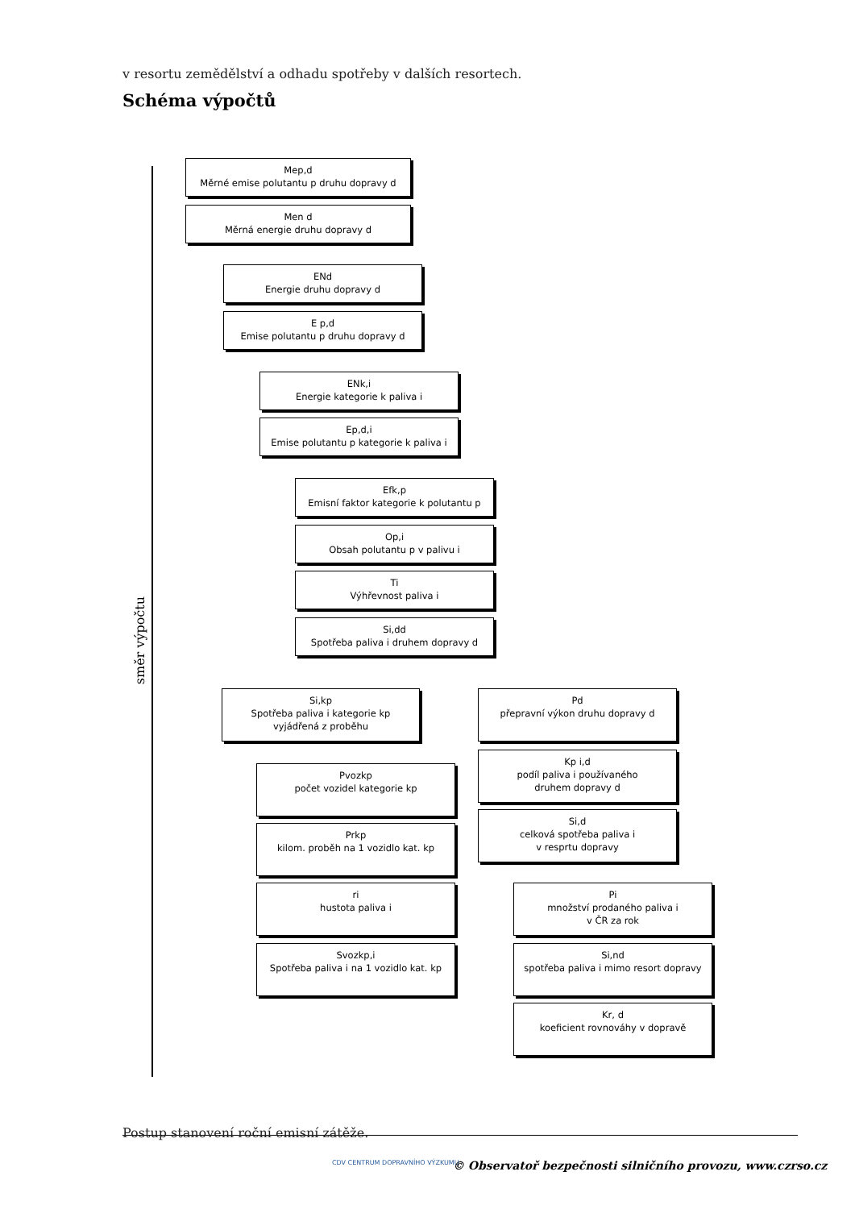v resortu zemědělství a odhadu spotřeby v dalších resortech.
Schéma výpočtů
směr výpočtu
Mep,d
Měrné emise polutantu p druhu dopravy d
Men d
Měrná energie druhu dopravy d
ENd
Energie druhu dopravy d
E p,d
Emise polutantu p druhu dopravy d
ENk,i
Energie kategorie k paliva i
Ep,d,i
Emise polutantu p kategorie k paliva i
Efk,p
Emisní faktor kategorie k polutantu p
Op,i
Obsah polutantu p v palivu i
Ti
Výhřevnost paliva i
Si,dd
Spotřeba paliva i druhem dopravy d
Si,kp
Spotřeba paliva i kategorie kp
vyjádřená z proběhu
Pd
přepravní výkon druhu dopravy d
Pvozkp
počet vozidel kategorie kp
Kp i,d
podíl paliva i používaného
druhem dopravy d
Prkp
kilom. proběh na 1 vozidlo kat. kp
Si,d
celková spotřeba paliva i
v resprtu dopravy
ri
hustota paliva i
Pi
množství prodaného paliva i
v ČR za rok
Svozkp,i
Spotřeba paliva i na 1 vozidlo kat. kp
Si,nd
spotřeba paliva i mimo resort dopravy
Kr, d
koeficient rovnováhy v dopravě
Postup stanovení roční emisní zátěže.
CDV CENTRUM DOPRAVNÍHO VÝZKUMU
© Observatoř bezpečnosti silničního provozu, www.czrso.cz